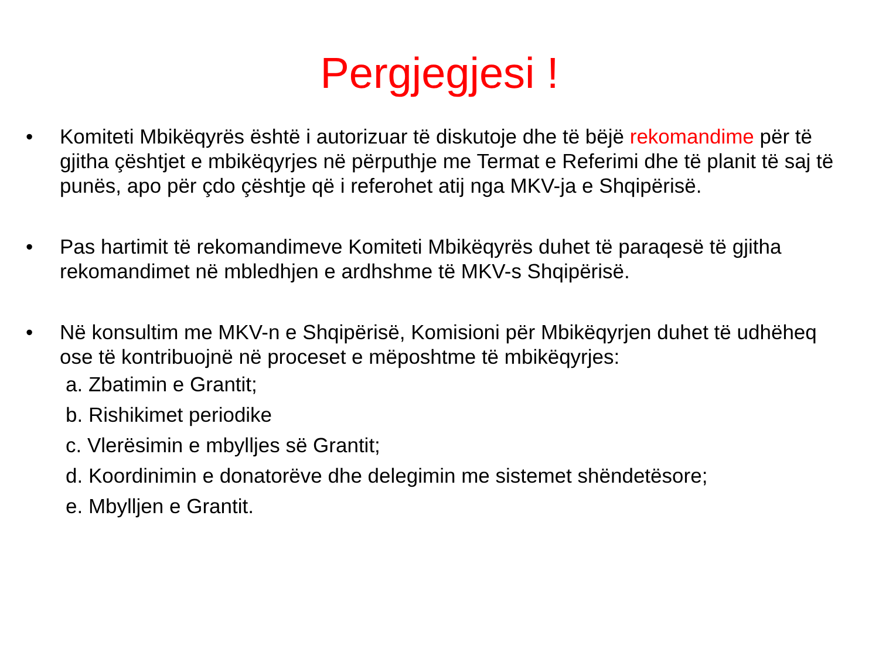Pergjegjesi !
• Komiteti Mbikëqyrës është i autorizuar të diskutoje dhe të bëjë rekomandime për të gjitha çështjet e mbikëqyrjes në përputhje me Termat e Referimi dhe të planit të saj të punës, apo për çdo çështje që i referohet atij nga MKV-ja e Shqipërisë.
• Pas hartimit të rekomandimeve Komiteti Mbikëqyrës duhet të paraqesë të gjitha rekomandimet në mbledhjen e ardhshme të MKV-s Shqipërisë.
• Në konsultim me MKV-n e Shqipërisë, Komisioni për Mbikëqyrjen duhet të udhëheq ose të kontribuojnë në proceset e mëposhtme të mbikëqyrjes:
a. Zbatimin e Grantit;
b. Rishikimet periodike
c. Vlerësimin e mbylljes së Grantit;
d. Koordinimin e donatorëve dhe delegimin me sistemet shëndetësore;
e. Mbylljen e Grantit.